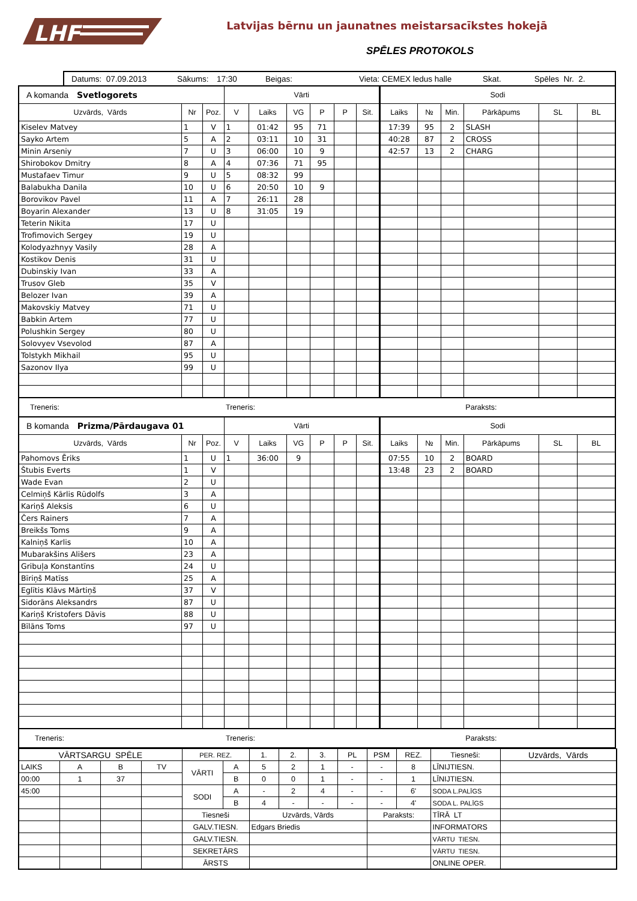LHF
Latvijas bērnu un jaunatnes meistarsacīkstes hokejā
SPĒLES PROTOKOLS
| Datums: 07.09.2013 | Sākums: | 17:30 | Beigas: | Vieta: CEMEX ledus halle | Skat. | Spēles Nr. 2. |
| A komanda Svetlogorets | | | Vārti | | | | | | Sodi | | | | | |
| Uzvārds, Vārds | Nr | Poz. | V | Laiks | VG | P | P | Sit. | Laiks | № | Min. | Pārkāpums | SL | BL |
| Kiselev Matvey | 1 | V | 1 | 01:42 | 95 | 71 | | | 17:39 | 95 | 2 | SLASH | | |
| Sayko Artem | 5 | A | 2 | 03:11 | 10 | 31 | | | 40:28 | 87 | 2 | CROSS | | |
| Minin Arseniy | 7 | U | 3 | 06:00 | 10 | 9 | | | 42:57 | 13 | 2 | CHARG | | |
| Shirobokov Dmitry | 8 | A | 4 | 07:36 | 71 | 95 | | | | | | | | |
| Mustafaev Timur | 9 | U | 5 | 08:32 | 99 | | | | | | | | | |
| Balabukha Danila | 10 | U | 6 | 20:50 | 10 | 9 | | | | | | | | |
| Borovikov Pavel | 11 | A | 7 | 26:11 | 28 | | | | | | | | | |
| Boyarin Alexander | 13 | U | 8 | 31:05 | 19 | | | | | | | | | |
| Teterin Nikita | 17 | U | | | | | | | | | | | | |
| Trofimovich Sergey | 19 | U | | | | | | | | | | | | |
| Kolodyazhnyy Vasily | 28 | A | | | | | | | | | | | | |
| Kostikov Denis | 31 | U | | | | | | | | | | | | |
| Dubinskiy Ivan | 33 | A | | | | | | | | | | | | |
| Trusov Gleb | 35 | V | | | | | | | | | | | | |
| Belozer Ivan | 39 | A | | | | | | | | | | | | |
| Makovskiy Matvey | 71 | U | | | | | | | | | | | | |
| Babkin Artem | 77 | U | | | | | | | | | | | | |
| Polushkin Sergey | 80 | U | | | | | | | | | | | | |
| Solovyev Vsevolod | 87 | A | | | | | | | | | | | | |
| Tolstykh Mikhail | 95 | U | | | | | | | | | | | | |
| Sazonov Ilya | 99 | U | | | | | | | | | | | | |
| Treneris: | | | Treneris: | | | | | | | | | Paraksts: | | |
| B komanda Prizma/Pārdaugava 01 | | | Vārti | | | | | | Sodi | | | | | |
| Uzvārds, Vārds | Nr | Poz. | V | Laiks | VG | P | P | Sit. | Laiks | № | Min. | Pārkāpums | SL | BL |
| Pahomovs Ēriks | 1 | U | 1 | 36:00 | 9 | | | | 07:55 | 10 | 2 | BOARD | | |
| Štubis Everts | 1 | V | | | | | | | 13:48 | 23 | 2 | BOARD | | |
| Wade Evan | 2 | U | | | | | | | | | | | | |
| Celmiņš Kārlis Rūdolfs | 3 | A | | | | | | | | | | | | |
| Kariņš Aleksis | 6 | U | | | | | | | | | | | | |
| Čers Rainers | 7 | A | | | | | | | | | | | | |
| Breikšs Toms | 9 | A | | | | | | | | | | | | |
| Kalniņš Karlis | 10 | A | | | | | | | | | | | | |
| Mubarakšins Ališers | 23 | A | | | | | | | | | | | | |
| Gribuļa Konstantīns | 24 | U | | | | | | | | | | | | |
| Bīriņš Matīss | 25 | A | | | | | | | | | | | | |
| Eglītis Klāvs Mārtiņš | 37 | V | | | | | | | | | | | | |
| Sidorāns Aleksandrs | 87 | U | | | | | | | | | | | | |
| Kariņš Kristofers Dāvis | 88 | U | | | | | | | | | | | | |
| Bīlāns Toms | 97 | U | | | | | | | | | | | | |
| Treneris: | | | Treneris: | | | | | | | | | Paraksts: | | |
| VĀRTSARGU SPĒLE | | | | PER. REZ. | | 1. | 2. | 3. | PL | PSM | REZ. | Tiesneši: | Uzvārds, Vārds |
| LAIKS | A | B | TV | VĀRTI | A | 5 | 2 | 1 | - | - | 8 | LĪNIJTIESN. | |
| 00:00 | 1 | 37 | | | B | 0 | 0 | 1 | - | - | 1 | LĪNIJTIESN. | |
| 45:00 | | | | SODI | A | - | 2 | 4 | - | - | 6' | SODA L.PALĪGS | |
| | | | | | B | 4 | - | - | - | - | 4' | SODA L. PALĪGS | |
| | | | | Tiesneši | | Uzvārds, Vārds | | | | Paraksts: | | TĪRĀ LT | |
| | | | | GALV.TIESN. | | Edgars Briedis | | | | | | INFORMATORS | |
| | | | | GALV.TIESN. | | | | | | | | VĀRTU TIESN. | |
| | | | | SEKRETĀRS | | | | | | | | VĀRTU TIESN. | |
| | | | | ĀRSTS | | | | | | | | ONLINE OPER. | |